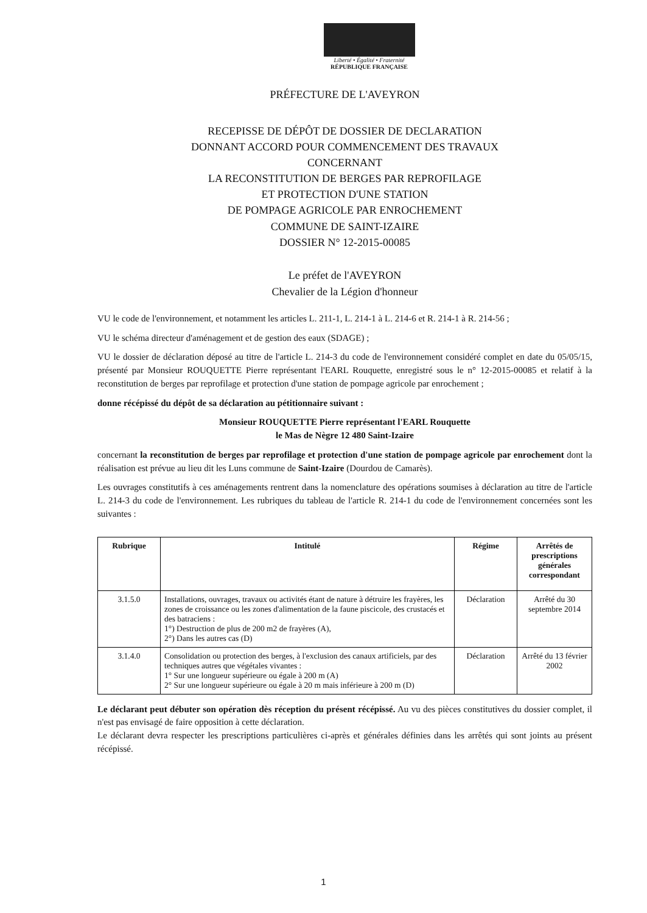Liberté • Égalité • Fraternité
RÉPUBLIQUE FRANÇAISE
PRÉFECTURE DE L'AVEYRON
RECEPISSE DE DÉPÔT DE DOSSIER DE DECLARATION
DONNANT ACCORD POUR COMMENCEMENT DES TRAVAUX
CONCERNANT
LA RECONSTITUTION DE BERGES PAR REPROFILAGE
ET PROTECTION D'UNE STATION
DE POMPAGE AGRICOLE PAR ENROCHEMENT
COMMUNE DE SAINT-IZAIRE
DOSSIER N° 12-2015-00085
Le préfet de l'AVEYRON
Chevalier de la Légion d'honneur
VU le code de l'environnement, et notamment les articles L. 211-1, L. 214-1 à L. 214-6 et R. 214-1 à R. 214-56 ;
VU le schéma directeur d'aménagement et de gestion des eaux (SDAGE) ;
VU le dossier de déclaration déposé au titre de l'article L. 214-3 du code de l'environnement considéré complet en date du 05/05/15, présenté par Monsieur ROUQUETTE Pierre représentant l'EARL Rouquette, enregistré sous le n° 12-2015-00085 et relatif à la reconstitution de berges par reprofilage et protection d'une station de pompage agricole par enrochement ;
donne récépissé du dépôt de sa déclaration au pétitionnaire suivant :
Monsieur ROUQUETTE Pierre représentant l'EARL Rouquette
le Mas de Nègre 12 480 Saint-Izaire
concernant la reconstitution de berges par reprofilage et protection d'une station de pompage agricole par enrochement dont la réalisation est prévue au lieu dit les Luns commune de Saint-Izaire (Dourdou de Camarès).
Les ouvrages constitutifs à ces aménagements rentrent dans la nomenclature des opérations soumises à déclaration au titre de l'article L. 214-3 du code de l'environnement. Les rubriques du tableau de l'article R. 214-1 du code de l'environnement concernées sont les suivantes :
| Rubrique | Intitulé | Régime | Arrêtés de prescriptions générales correspondant |
| --- | --- | --- | --- |
| 3.1.5.0 | Installations, ouvrages, travaux ou activités étant de nature à détruire les frayères, les zones de croissance ou les zones d'alimentation de la faune piscicole, des crustacés et des batraciens : 1°) Destruction de plus de 200 m2 de frayères (A), 2°) Dans les autres cas (D) | Déclaration | Arrêté du 30 septembre 2014 |
| 3.1.4.0 | Consolidation ou protection des berges, à l'exclusion des canaux artificiels, par des techniques autres que végétales vivantes : 1° Sur une longueur supérieure ou égale à 200 m (A) 2° Sur une longueur supérieure ou égale à 20 m mais inférieure à 200 m (D) | Déclaration | Arrêté du 13 février 2002 |
Le déclarant peut débuter son opération dès réception du présent récépissé. Au vu des pièces constitutives du dossier complet, il n'est pas envisagé de faire opposition à cette déclaration.
Le déclarant devra respecter les prescriptions particulières ci-après et générales définies dans les arrêtés qui sont joints au présent récépissé.
1